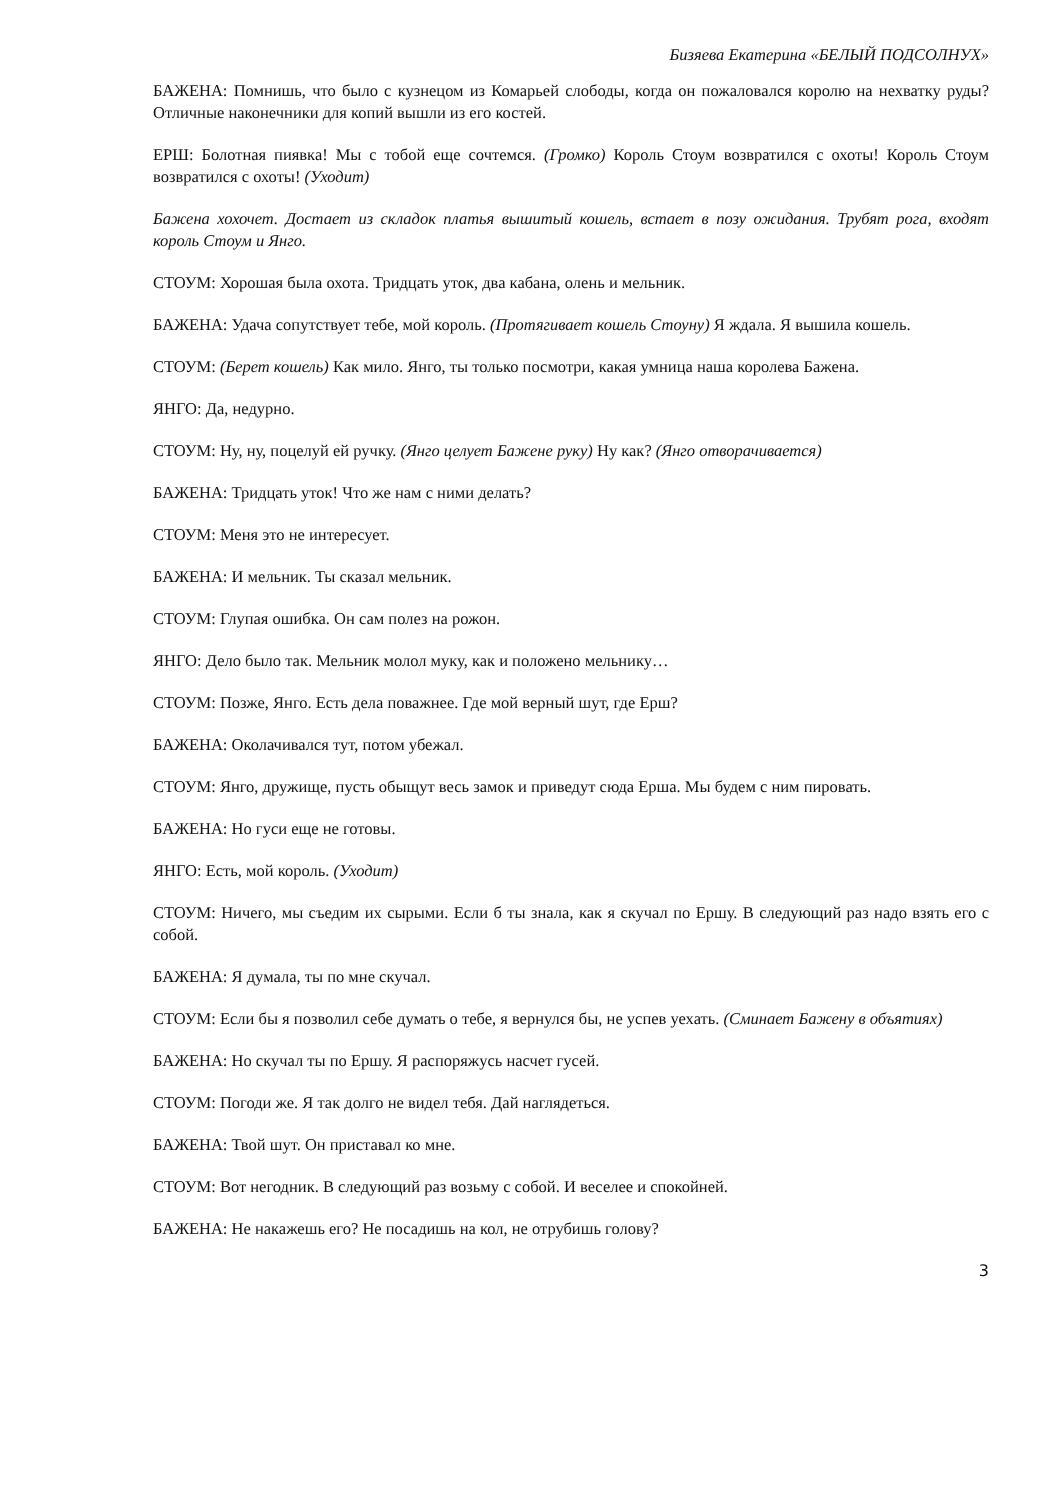Бизяева Екатерина «БЕЛЫЙ ПОДСОЛНУХ»
БАЖЕНА: Помнишь, что было с кузнецом из Комарьей слободы, когда он пожаловался королю на нехватку руды? Отличные наконечники для копий вышли из его костей.
ЕРШ: Болотная пиявка! Мы с тобой еще сочтемся. (Громко) Король Стоум возвратился с охоты! Король Стоум возвратился с охоты! (Уходит)
Бажена хохочет. Достает из складок платья вышитый кошель, встает в позу ожидания. Трубят рога, входят король Стоум и Янго.
СТОУМ: Хорошая была охота. Тридцать уток, два кабана, олень и мельник.
БАЖЕНА: Удача сопутствует тебе, мой король. (Протягивает кошель Стоуну) Я ждала. Я вышила кошель.
СТОУМ: (Берет кошель) Как мило. Янго, ты только посмотри, какая умница наша королева Бажена.
ЯНГО: Да, недурно.
СТОУМ: Ну, ну, поцелуй ей ручку. (Янго целует Бажене руку) Ну как? (Янго отворачивается)
БАЖЕНА: Тридцать уток! Что же нам с ними делать?
СТОУМ: Меня это не интересует.
БАЖЕНА: И мельник. Ты сказал мельник.
СТОУМ: Глупая ошибка. Он сам полез на рожон.
ЯНГО: Дело было так. Мельник молол муку, как и положено мельнику…
СТОУМ: Позже, Янго. Есть дела поважнее. Где мой верный шут, где Ерш?
БАЖЕНА: Околачивался тут, потом убежал.
СТОУМ: Янго, дружище, пусть обыщут весь замок и приведут сюда Ерша. Мы будем с ним пировать.
БАЖЕНА: Но гуси еще не готовы.
ЯНГО: Есть, мой король. (Уходит)
СТОУМ: Ничего, мы съедим их сырыми. Если б ты знала, как я скучал по Ершу. В следующий раз надо взять его с собой.
БАЖЕНА: Я думала, ты по мне скучал.
СТОУМ: Если бы я позволил себе думать о тебе, я вернулся бы, не успев уехать. (Сминает Бажену в объятиях)
БАЖЕНА: Но скучал ты по Ершу. Я распоряжусь насчет гусей.
СТОУМ: Погоди же. Я так долго не видел тебя. Дай наглядеться.
БАЖЕНА: Твой шут. Он приставал ко мне.
СТОУМ: Вот негодник. В следующий раз возьму с собой. И веселее и спокойней.
БАЖЕНА: Не накажешь его? Не посадишь на кол, не отрубишь голову?
3